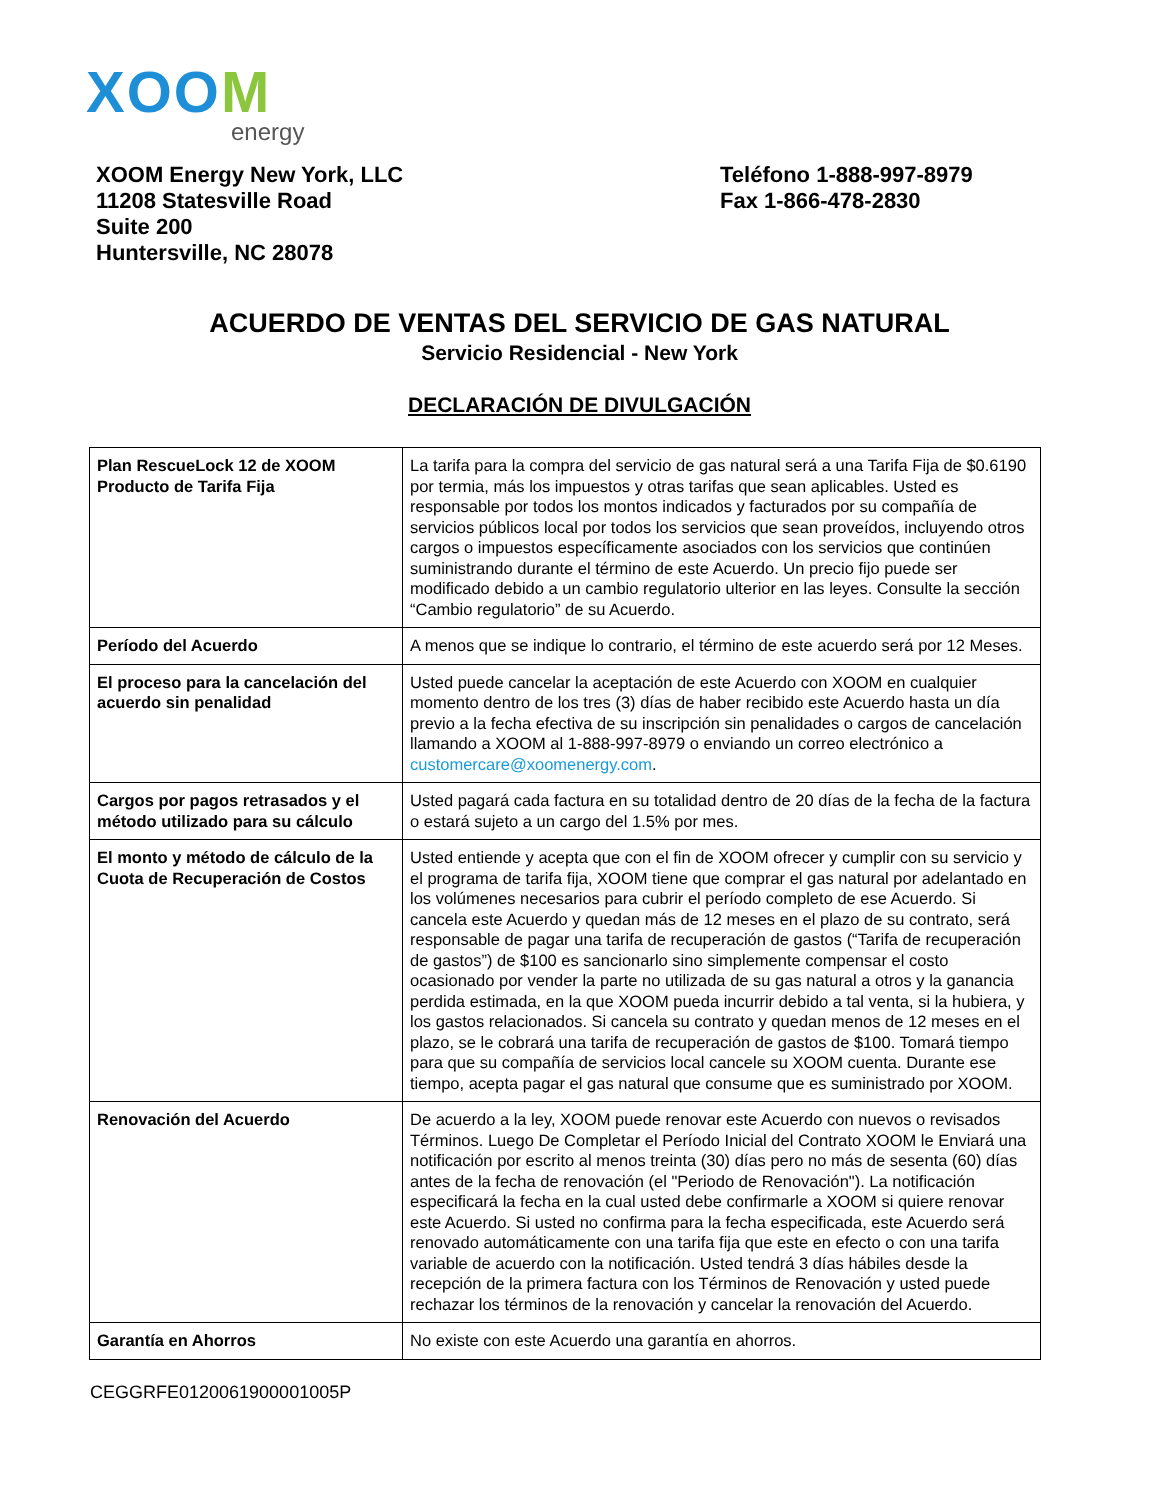XOOM
energy
XOOM Energy New York, LLC
11208 Statesville Road
Suite 200
Huntersville, NC 28078
Teléfono 1-888-997-8979
Fax 1-866-478-2830
ACUERDO DE VENTAS DEL SERVICIO DE GAS NATURAL
Servicio Residencial - New York
DECLARACIÓN DE DIVULGACIÓN
| Plan RescueLock 12 de XOOM Producto de Tarifa Fija | La tarifa para la compra del servicio de gas natural será a una Tarifa Fija de $0.6190 por termia, más los impuestos y otras tarifas que sean aplicables. Usted es responsable por todos los montos indicados y facturados por su compañía de servicios públicos local por todos los servicios que sean proveídos, incluyendo otros cargos o impuestos específicamente asociados con los servicios que continúen suministrando durante el término de este Acuerdo. Un precio fijo puede ser modificado debido a un cambio regulatorio ulterior en las leyes. Consulte la sección “Cambio regulatorio” de su Acuerdo. |
| Período del Acuerdo | A menos que se indique lo contrario, el término de este acuerdo será por 12 Meses. |
| El proceso para la cancelación del acuerdo sin penalidad | Usted puede cancelar la aceptación de este Acuerdo con XOOM en cualquier momento dentro de los tres (3) días de haber recibido este Acuerdo hasta un día previo a la fecha efectiva de su inscripción sin penalidades o cargos de cancelación llamando a XOOM al 1-888-997-8979 o enviando un correo electrónico a customercare@xoomenergy.com . |
| Cargos por pagos retrasados y el método utilizado para su cálculo | Usted pagará cada factura en su totalidad dentro de 20 días de la fecha de la factura o estará sujeto a un cargo del 1.5% por mes. |
| El monto y método de cálculo de la Cuota de Recuperación de Costos | Usted entiende y acepta que con el fin de XOOM ofrecer y cumplir con su servicio y el programa de tarifa fija, XOOM tiene que comprar el gas natural por adelantado en los volúmenes necesarios para cubrir el período completo de ese Acuerdo. Si cancela este Acuerdo y quedan más de 12 meses en el plazo de su contrato, será responsable de pagar una tarifa de recuperación de gastos (“Tarifa de recuperación de gastos”) de $100 es sancionarlo sino simplemente compensar el costo ocasionado por vender la parte no utilizada de su gas natural a otros y la ganancia perdida estimada, en la que XOOM pueda incurrir debido a tal venta, si la hubiera, y los gastos relacionados. Si cancela su contrato y quedan menos de 12 meses en el plazo, se le cobrará una tarifa de recuperación de gastos de $100. Tomará tiempo para que su compañía de servicios local cancele su XOOM cuenta. Durante ese tiempo, acepta pagar el gas natural que consume que es suministrado por XOOM. |
| Renovación del Acuerdo | De acuerdo a la ley, XOOM puede renovar este Acuerdo con nuevos o revisados Términos. Luego De Completar el Período Inicial del Contrato XOOM le Enviará una notificación por escrito al menos treinta (30) días pero no más de sesenta (60) días antes de la fecha de renovación (el "Periodo de Renovación"). La notificación especificará la fecha en la cual usted debe confirmarle a XOOM si quiere renovar este Acuerdo. Si usted no confirma para la fecha especificada, este Acuerdo será renovado automáticamente con una tarifa fija que este en efecto o con una tarifa variable de acuerdo con la notificación. Usted tendrá 3 días hábiles desde la recepción de la primera factura con los Términos de Renovación y usted puede rechazar los términos de la renovación y cancelar la renovación del Acuerdo. |
| Garantía en Ahorros | No existe con este Acuerdo una garantía en ahorros. |
CEGGRFE0120061900001005P